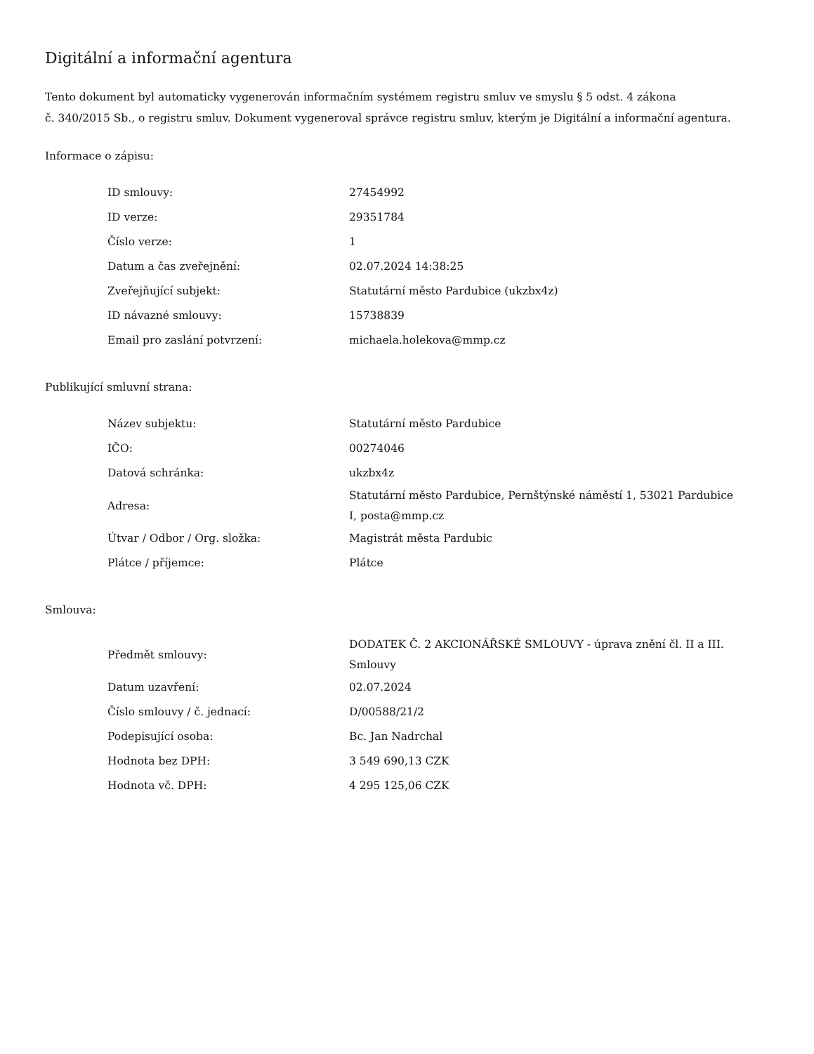Digitální a informační agentura
Tento dokument byl automaticky vygenerován informačním systémem registru smluv ve smyslu § 5 odst. 4 zákona
č. 340/2015 Sb., o registru smluv. Dokument vygeneroval správce registru smluv, kterým je Digitální a informační agentura.
Informace o zápisu:
| ID smlouvy: | 27454992 |
| ID verze: | 29351784 |
| Číslo verze: | 1 |
| Datum a čas zveřejnění: | 02.07.2024 14:38:25 |
| Zveřejňující subjekt: | Statutární město Pardubice (ukzbx4z) |
| ID návazné smlouvy: | 15738839 |
| Email pro zaslání potvrzení: | michaela.holekova@mmp.cz |
Publikující smluvní strana:
| Název subjektu: | Statutární město Pardubice |
| IČO: | 00274046 |
| Datová schránka: | ukzbx4z |
| Adresa: | Statutární město Pardubice, Pernštýnské náměstí 1, 53021 Pardubice I, posta@mmp.cz |
| Útvar / Odbor / Org. složka: | Magistrát města Pardubic |
| Plátce / příjemce: | Plátce |
Smlouva:
| Předmět smlouvy: | DODATEK Č. 2 AKCIONÁŘSKÉ SMLOUVY - úprava znění čl. II a III. Smlouvy |
| Datum uzavření: | 02.07.2024 |
| Číslo smlouvy / č. jednací: | D/00588/21/2 |
| Podepisující osoba: | Bc. Jan Nadrchal |
| Hodnota bez DPH: | 3 549 690,13 CZK |
| Hodnota vč. DPH: | 4 295 125,06 CZK |